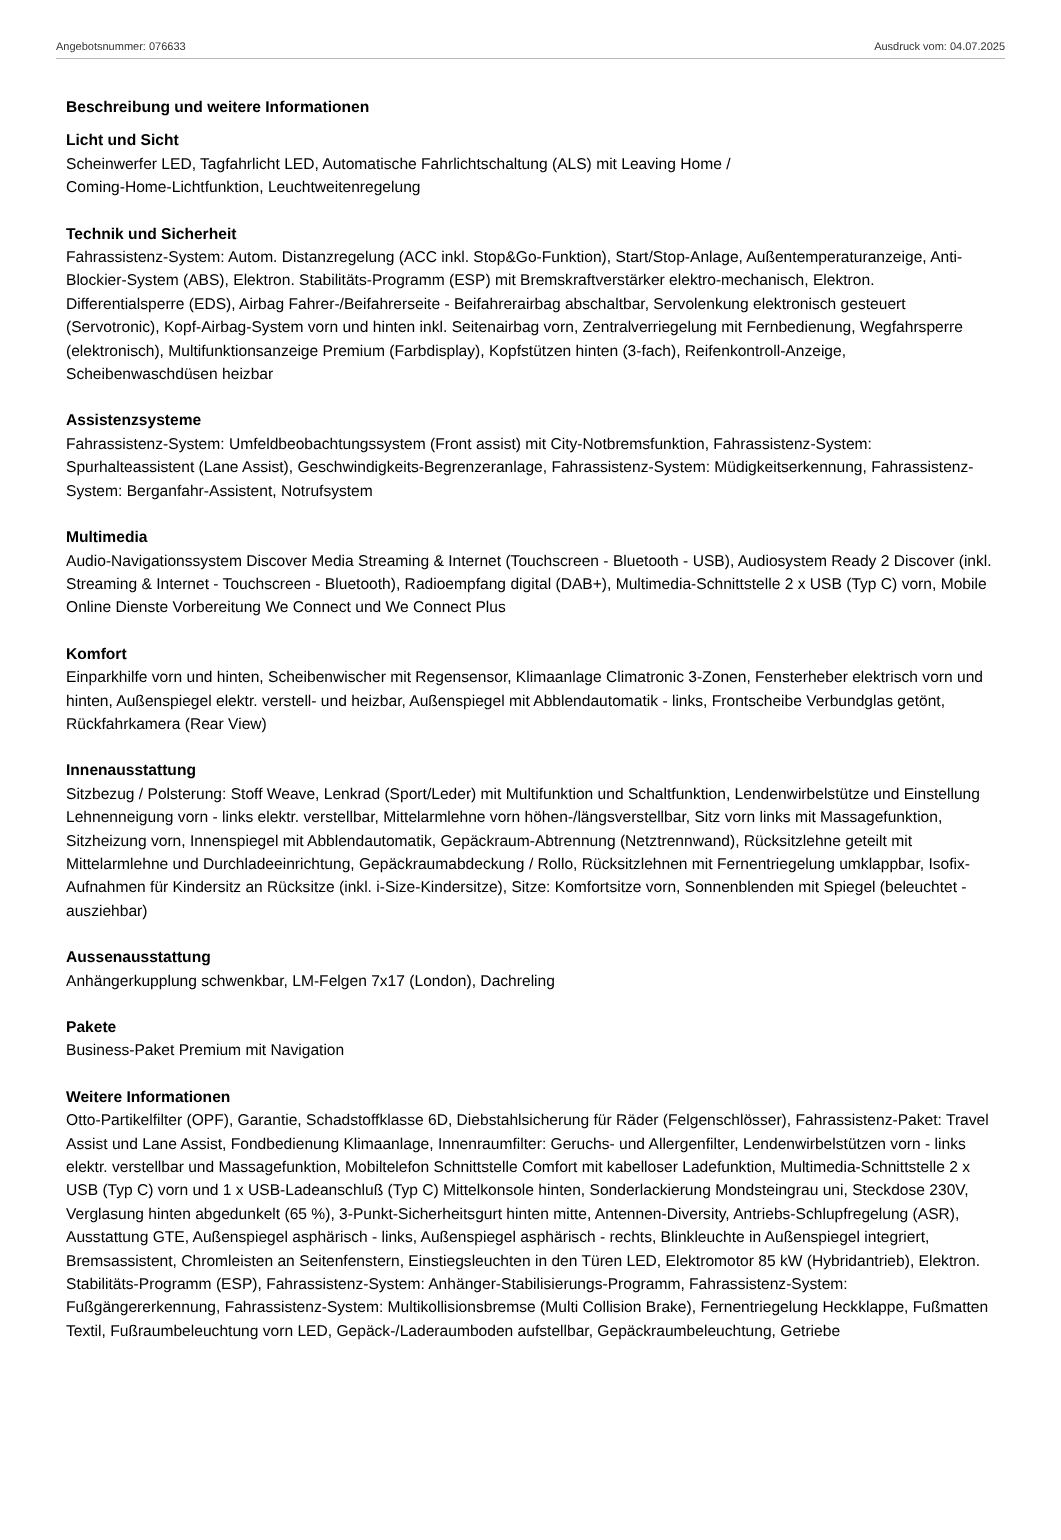Angebotsnummer: 076633 Ausdruck vom: 04.07.2025
Beschreibung und weitere Informationen
Licht und Sicht
Scheinwerfer LED, Tagfahrlicht LED, Automatische Fahrlichtschaltung (ALS) mit Leaving Home /
Coming-Home-Lichtfunktion, Leuchtweitenregelung
Technik und Sicherheit
Fahrassistenz-System: Autom. Distanzregelung (ACC inkl. Stop&Go-Funktion), Start/Stop-Anlage, Außentemperaturanzeige, Anti-Blockier-System (ABS), Elektron. Stabilitäts-Programm (ESP) mit Bremskraftverstärker elektro-mechanisch, Elektron. Differentialsperre (EDS), Airbag Fahrer-/Beifahrerseite - Beifahrerairbag abschaltbar, Servolenkung elektronisch gesteuert (Servotronic), Kopf-Airbag-System vorn und hinten inkl. Seitenairbag vorn, Zentralverriegelung mit Fernbedienung, Wegfahrsperre (elektronisch), Multifunktionsanzeige Premium (Farbdisplay), Kopfstützen hinten (3-fach), Reifenkontroll-Anzeige, Scheibenwaschdüsen heizbar
Assistenzsysteme
Fahrassistenz-System: Umfeldbeobachtungssystem (Front assist) mit City-Notbremsfunktion, Fahrassistenz-System: Spurhalteassistent (Lane Assist), Geschwindigkeits-Begrenzeranlage, Fahrassistenz-System: Müdigkeitserkennung, Fahrassistenz-System: Berganfahr-Assistent, Notrufsystem
Multimedia
Audio-Navigationssystem Discover Media Streaming & Internet (Touchscreen - Bluetooth - USB), Audiosystem Ready 2 Discover (inkl. Streaming & Internet - Touchscreen - Bluetooth), Radioempfang digital (DAB+), Multimedia-Schnittstelle 2 x USB (Typ C) vorn, Mobile Online Dienste Vorbereitung We Connect und We Connect Plus
Komfort
Einparkhilfe vorn und hinten, Scheibenwischer mit Regensensor, Klimaanlage Climatronic 3-Zonen, Fensterheber elektrisch vorn und hinten, Außenspiegel elektr. verstell- und heizbar, Außenspiegel mit Abblendautomatik - links, Frontscheibe Verbundglas getönt, Rückfahrkamera (Rear View)
Innenausstattung
Sitzbezug / Polsterung: Stoff Weave, Lenkrad (Sport/Leder) mit Multifunktion und Schaltfunktion, Lendenwirbelstütze und Einstellung Lehnenneigung vorn - links elektr. verstellbar, Mittelarmlehne vorn höhen-/längsverstellbar, Sitz vorn links mit Massagefunktion, Sitzheizung vorn, Innenspiegel mit Abblendautomatik, Gepäckraum-Abtrennung (Netztrennwand), Rücksitzlehne geteilt mit Mittelarmlehne und Durchladeeinrichtung, Gepäckraumabdeckung / Rollo, Rücksitzlehnen mit Fernentriegelung umklappbar, Isofix-Aufnahmen für Kindersitz an Rücksitze (inkl. i-Size-Kindersitze), Sitze: Komfortsitze vorn, Sonnenblenden mit Spiegel (beleuchtet - ausziehbar)
Aussenausstattung
Anhängerkupplung schwenkbar, LM-Felgen 7x17 (London), Dachreling
Pakete
Business-Paket Premium mit Navigation
Weitere Informationen
Otto-Partikelfilter (OPF), Garantie, Schadstoffklasse 6D, Diebstahlsicherung für Räder (Felgenschlösser), Fahrassistenz-Paket: Travel Assist und Lane Assist, Fondbedienung Klimaanlage, Innenraumfilter: Geruchs- und Allergenfilter, Lendenwirbelstützen vorn - links elektr. verstellbar und Massagefunktion, Mobiltelefon Schnittstelle Comfort mit kabelloser Ladefunktion, Multimedia-Schnittstelle 2 x USB (Typ C) vorn und 1 x USB-Ladeanschluß (Typ C) Mittelkonsole hinten, Sonderlackierung Mondsteingrau uni, Steckdose 230V, Verglasung hinten abgedunkelt (65 %), 3-Punkt-Sicherheitsgurt hinten mitte, Antennen-Diversity, Antriebs-Schlupfregelung (ASR), Ausstattung GTE, Außenspiegel asphärisch - links, Außenspiegel asphärisch - rechts, Blinkleuchte in Außenspiegel integriert, Bremsassistent, Chromleisten an Seitenfenstern, Einstiegsleuchten in den Türen LED, Elektromotor 85 kW (Hybridantrieb), Elektron. Stabilitäts-Programm (ESP), Fahrassistenz-System: Anhänger-Stabilisierungs-Programm, Fahrassistenz-System: Fußgängererkennung, Fahrassistenz-System: Multikollisionsbremse (Multi Collision Brake), Fernentriegelung Heckklappe, Fußmatten Textil, Fußraumbeleuchtung vorn LED, Gepäck-/Laderaumboden aufstellbar, Gepäckraumbeleuchtung, Getriebe